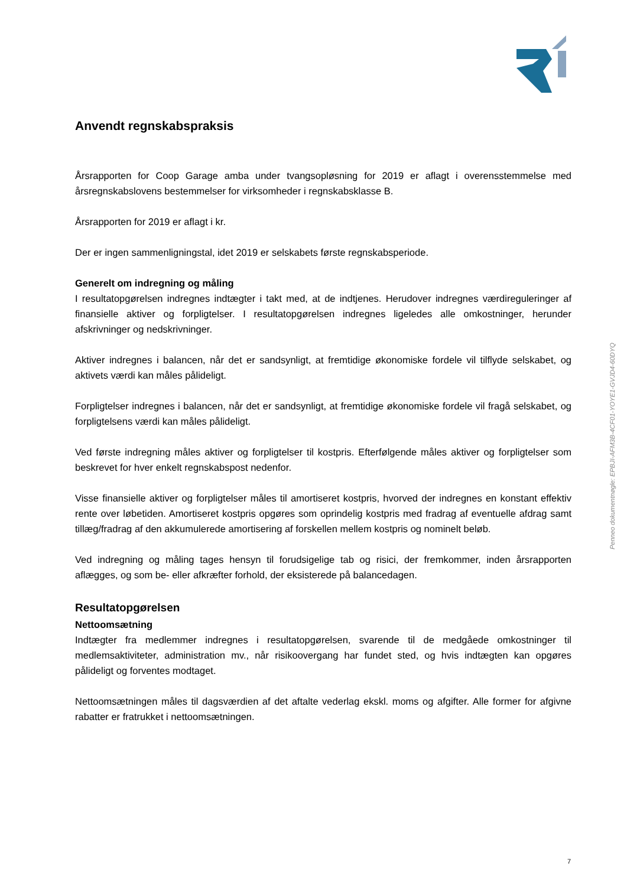Anvendt regnskabspraksis
Årsrapporten for Coop Garage amba under tvangsopløsning for 2019 er aflagt i overensstemmelse med årsregnskabslovens bestemmelser for virksomheder i regnskabsklasse B.
Årsrapporten for 2019 er aflagt i kr.
Der er ingen sammenligningstal, idet 2019 er selskabets første regnskabsperiode.
Generelt om indregning og måling
I resultatopgørelsen indregnes indtægter i takt med, at de indtjenes. Herudover indregnes værdireguleringer af finansielle aktiver og forpligtelser. I resultatopgørelsen indregnes ligeledes alle omkostninger, herunder afskrivninger og nedskrivninger.
Aktiver indregnes i balancen, når det er sandsynligt, at fremtidige økonomiske fordele vil tilflyde selskabet, og aktivets værdi kan måles pålideligt.
Forpligtelser indregnes i balancen, når det er sandsynligt, at fremtidige økonomiske fordele vil fragå selskabet, og forpligtelsens værdi kan måles pålideligt.
Ved første indregning måles aktiver og forpligtelser til kostpris. Efterfølgende måles aktiver og forpligtelser som beskrevet for hver enkelt regnskabspost nedenfor.
Visse finansielle aktiver og forpligtelser måles til amortiseret kostpris, hvorved der indregnes en konstant effektiv rente over løbetiden. Amortiseret kostpris opgøres som oprindelig kostpris med fradrag af eventuelle afdrag samt tillæg/fradrag af den akkumulerede amortisering af forskellen mellem kostpris og nominelt beløb.
Ved indregning og måling tages hensyn til forudsigelige tab og risici, der fremkommer, inden årsrapporten aflægges, og som be- eller afkræfter forhold, der eksisterede på balancedagen.
Resultatopgørelsen
Nettoomsætning
Indtægter fra medlemmer indregnes i resultatopgørelsen, svarende til de medgåede omkostninger til medlemsaktiviteter, administration mv., når risikoovergang har fundet sted, og hvis indtægten kan opgøres pålideligt og forventes modtaget.
Nettoomsætningen måles til dagsværdien af det aftalte vederlag ekskl. moms og afgifter. Alle former for afgivne rabatter er fratrukket i nettoomsætningen.
Penneo dokumentnøgle: EPBJI-AFM3B-4CF01-YOYE1-GVJD4-60DYQ
7